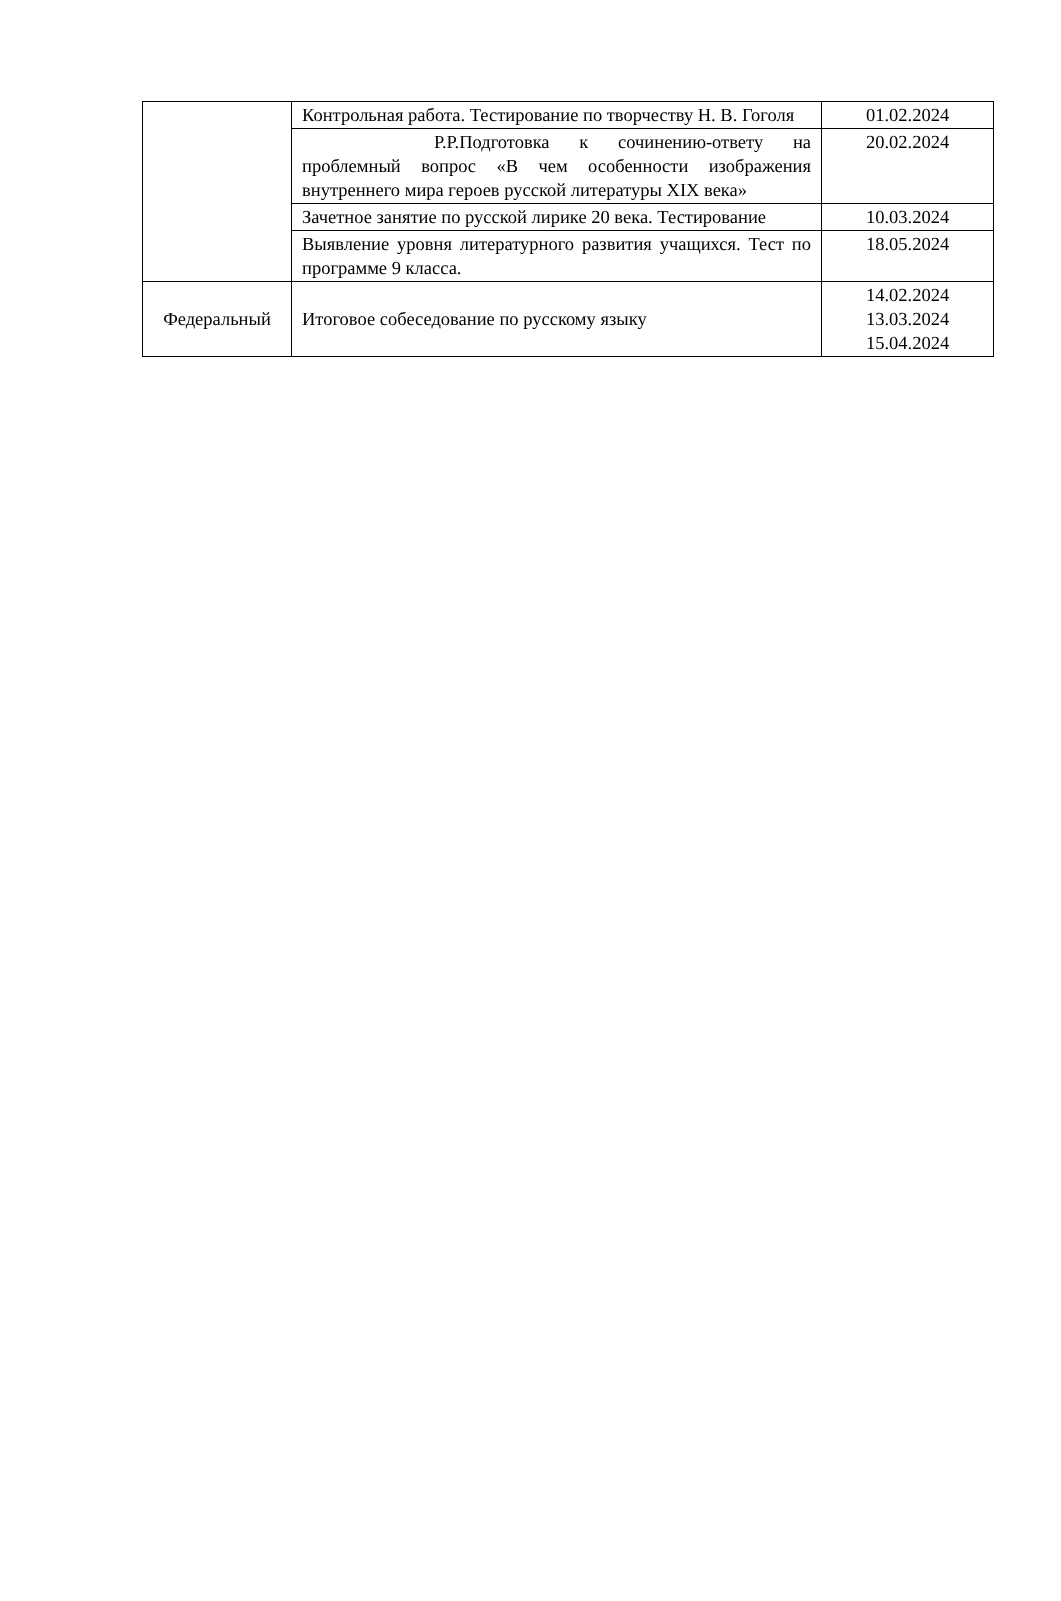| | Контрольная работа. Тестирование по творчеству Н. В. Гоголя | 01.02.2024 |
| | Р.Р.Подготовка к сочинению-ответу на проблемный вопрос «В чем особенности изображения внутреннего мира героев русской литературы XIX века» | 20.02.2024 |
| | Зачетное занятие по русской лирике 20 века. Тестирование | 10.03.2024 |
| | Выявление уровня литературного развития учащихся. Тест по программе 9 класса. | 18.05.2024 |
| Федеральный | Итоговое собеседование по русскому языку | 14.02.2024 13.03.2024 15.04.2024 |